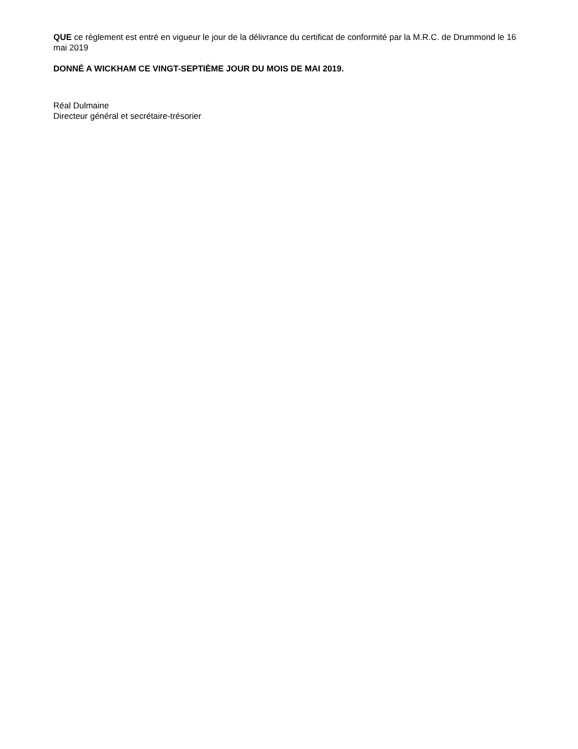QUE ce règlement est entré en vigueur le jour de la délivrance du certificat de conformité par la M.R.C. de Drummond le 16 mai 2019
DONNÉ A WICKHAM CE VINGT-SEPTIÈME JOUR DU MOIS DE MAI 2019.
Réal Dulmaine
Directeur général et secrétaire-trésorier